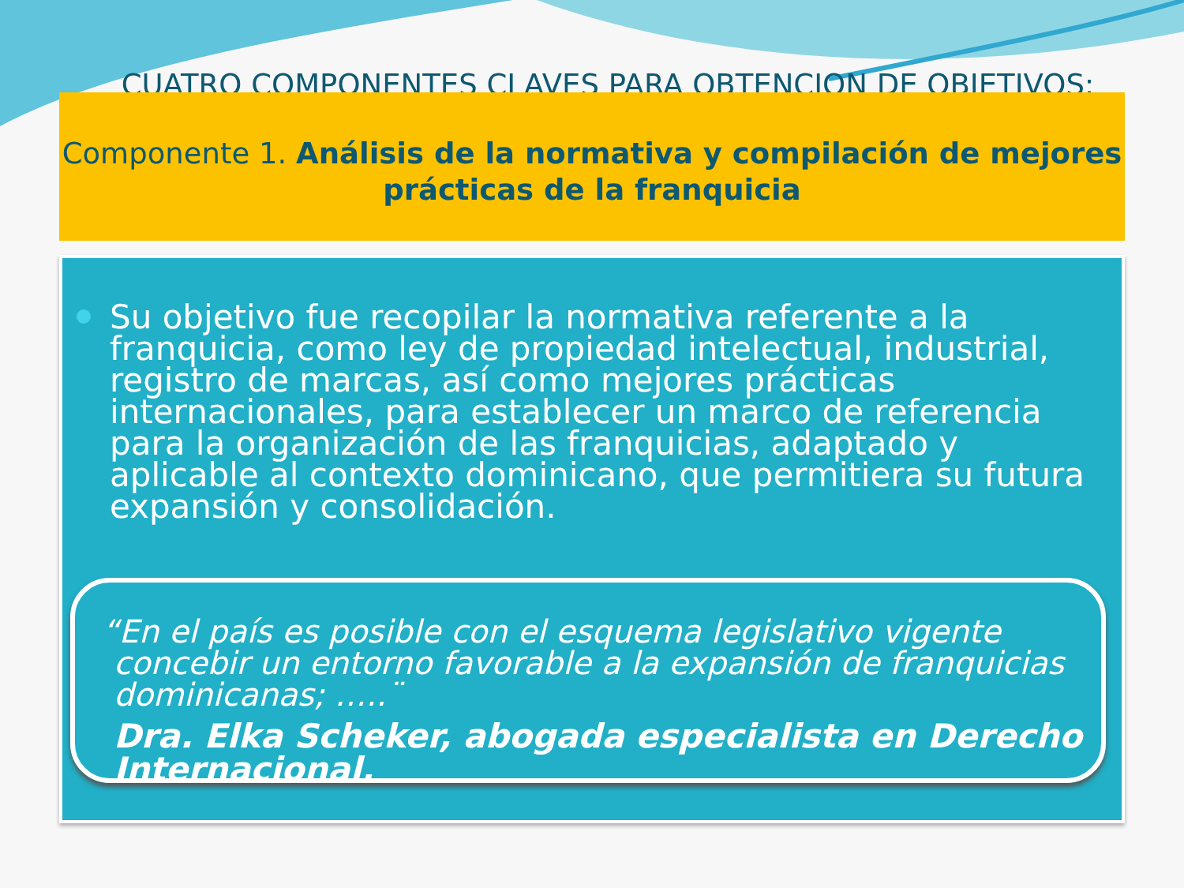CUATRO COMPONENTES CLAVES PARA OBTENCION DE OBJETIVOS:
Componente 1. Análisis de la normativa y compilación de mejores prácticas de la franquicia
Su objetivo fue recopilar la normativa referente a la franquicia, como ley de propiedad intelectual, industrial, registro de marcas, así como mejores prácticas internacionales, para establecer un marco de referencia para la organización de las franquicias, adaptado y aplicable al contexto dominicano, que permitiera su futura expansión y consolidación.
“En el país es posible con el esquema legislativo vigente
concebir un entorno favorable a la expansión de franquicias dominicanas; …..¨
Dra. Elka Scheker, abogada especialista en Derecho Internacional.